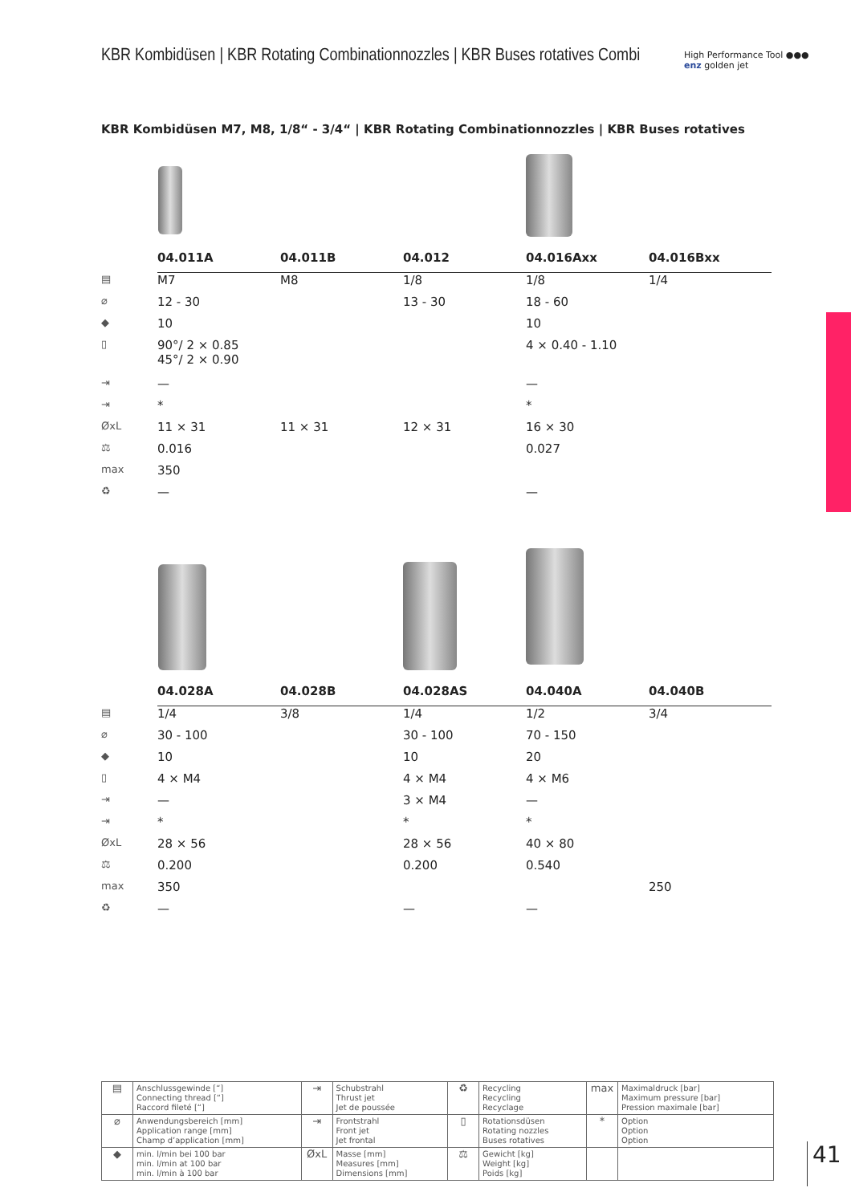KBR Kombidüsen | KBR Rotating Combinationnozzles | KBR Buses rotatives Combi
High Performance Tool ●●●
enz golden jet
KBR Kombidüsen M7, M8, 1/8“ - 3/4“ | KBR Rotating Combinationnozzles | KBR Buses rotatives
| | 04.011A | 04.011B | 04.012 | 04.016Axx | 04.016Bxx |
| ▤ | M7 | M8 | 1/8 | 1/8 | 1/4 |
| ⌀ | 12 - 30 | | 13 - 30 | 18 - 60 | |
| ◆ | 10 | | | 10 | |
| ▯ | 90°/ 2 × 0.85 45°/ 2 × 0.90 | | | 4 × 0.40 - 1.10 | |
| ⇥ | — | | | — | |
| ⇥ | * | | | * | |
| ØxL | 11 × 31 | 11 × 31 | 12 × 31 | 16 × 30 | |
| ⚖ | 0.016 | | | 0.027 | |
| max | 350 | | | | |
| ♻ | — | | | — | |
| | 04.028A | 04.028B | 04.028AS | 04.040A | 04.040B |
| ▤ | 1/4 | 3/8 | 1/4 | 1/2 | 3/4 |
| ⌀ | 30 - 100 | | 30 - 100 | 70 - 150 | |
| ◆ | 10 | | 10 | 20 | |
| ▯ | 4 × M4 | | 4 × M4 | 4 × M6 | |
| ⇥ | — | | 3 × M4 | — | |
| ⇥ | * | | * | * | |
| ØxL | 28 × 56 | | 28 × 56 | 40 × 80 | |
| ⚖ | 0.200 | | 0.200 | 0.540 | |
| max | 350 | | | | 250 |
| ♻ | — | | — | — | |
| ▤ | Anschlussgewinde [“] Connecting thread [“] Raccord fileté [“] | ⇥ | Schubstrahl Thrust jet Jet de poussée | ♻ | Recycling Recycling Recyclage | max | Maximaldruck [bar] Maximum pressure [bar] Pression maximale [bar] |
| ⌀ | Anwendungsbereich [mm] Application range [mm] Champ d’application [mm] | ⇥ | Frontstrahl Front jet Jet frontal | ▯ | Rotationsdüsen Rotating nozzles Buses rotatives | * | Option Option Option |
| ◆ | min. l/min bei 100 bar min. l/min at 100 bar min. l/min à 100 bar | ØxL | Masse [mm] Measures [mm] Dimensions [mm] | ⚖ | Gewicht [kg] Weight [kg] Poids [kg] | | |
41